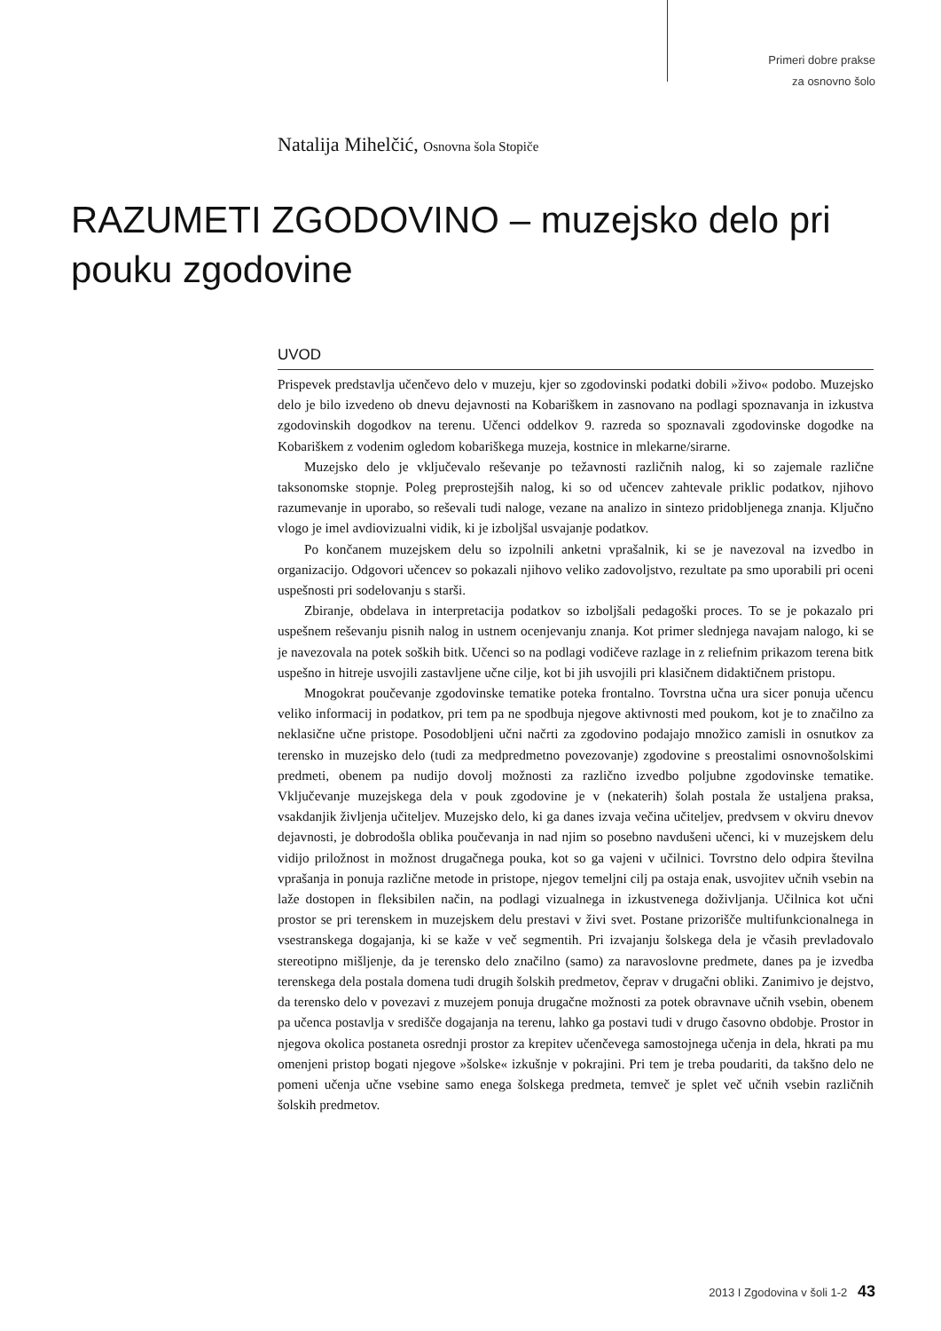Primeri dobre prakse
za osnovno šolo
Natalija Mihelčić, Osnovna šola Stopiče
RAZUMETI ZGODOVINO – muzejsko delo pri pouku zgodovine
UVOD
Prispevek predstavlja učenčevo delo v muzeju, kjer so zgodovinski podatki dobili »živo« podobo. Muzejsko delo je bilo izvedeno ob dnevu dejavnosti na Kobariškem in zasnovano na podlagi spoznavanja in izkustva zgodovinskih dogodkov na terenu. Učenci oddelkov 9. razreda so spoznavali zgodovinske dogodke na Kobariškem z vodenim ogledom kobariškega muzeja, kostnice in mlekarne/sirarne.
Muzejsko delo je vključevalo reševanje po težavnosti različnih nalog, ki so zajemale različne taksonomske stopnje. Poleg preprostejših nalog, ki so od učencev zahtevale priklic podatkov, njihovo razumevanje in uporabo, so reševali tudi naloge, vezane na analizo in sintezo pridobljenega znanja. Ključno vlogo je imel avdiovizualni vidik, ki je izboljšal usvajanje podatkov.
Po končanem muzejskem delu so izpolnili anketni vprašalnik, ki se je navezoval na izvedbo in organizacijo. Odgovori učencev so pokazali njihovo veliko zadovoljstvo, rezultate pa smo uporabili pri oceni uspešnosti pri sodelovanju s starši.
Zbiranje, obdelava in interpretacija podatkov so izboljšali pedagoški proces. To se je pokazalo pri uspešnem reševanju pisnih nalog in ustnem ocenjevanju znanja. Kot primer slednjega navajam nalogo, ki se je navezovala na potek soških bitk. Učenci so na podlagi vodičeve razlage in z reliefnim prikazom terena bitk uspešno in hitreje usvojili zastavljene učne cilje, kot bi jih usvojili pri klasičnem didaktičnem pristopu.
Mnogokrat poučevanje zgodovinske tematike poteka frontalno. Tovrstna učna ura sicer ponuja učencu veliko informacij in podatkov, pri tem pa ne spodbuja njegove aktivnosti med poukom, kot je to značilno za neklasične učne pristope. Posodobljeni učni načrti za zgodovino podajajo množico zamisli in osnutkov za terensko in muzejsko delo (tudi za medpredmetno povezovanje) zgodovine s preostalimi osnovnošolskimi predmeti, obenem pa nudijo dovolj možnosti za različno izvedbo poljubne zgodovinske tematike. Vključevanje muzejskega dela v pouk zgodovine je v (nekaterih) šolah postala že ustaljena praksa, vsakdanjik življenja učiteljev. Muzejsko delo, ki ga danes izvaja večina učiteljev, predvsem v okviru dnevov dejavnosti, je dobrodošla oblika poučevanja in nad njim so posebno navdušeni učenci, ki v muzejskem delu vidijo priložnost in možnost drugačnega pouka, kot so ga vajeni v učilnici. Tovrstno delo odpira številna vprašanja in ponuja različne metode in pristope, njegov temeljni cilj pa ostaja enak, usvojitev učnih vsebin na laže dostopen in fleksibilen način, na podlagi vizualnega in izkustvenega doživljanja. Učilnica kot učni prostor se pri terenskem in muzejskem delu prestavi v živi svet. Postane prizorišče multifunkcionalnega in vsestranskega dogajanja, ki se kaže v več segmentih. Pri izvajanju šolskega dela je včasih prevladovalo stereotipno mišljenje, da je terensko delo značilno (samo) za naravoslovne predmete, danes pa je izvedba terenskega dela postala domena tudi drugih šolskih predmetov, čeprav v drugačni obliki. Zanimivo je dejstvo, da terensko delo v povezavi z muzejem ponuja drugačne možnosti za potek obravnave učnih vsebin, obenem pa učenca postavlja v središče dogajanja na terenu, lahko ga postavi tudi v drugo časovno obdobje. Prostor in njegova okolica postaneta osrednji prostor za krepitev učenčevega samostojnega učenja in dela, hkrati pa mu omenjeni pristop bogati njegove »šolske« izkušnje v pokrajini. Pri tem je treba poudariti, da takšno delo ne pomeni učenja učne vsebine samo enega šolskega predmeta, temveč je splet več učnih vsebin različnih šolskih predmetov.
2013 I Zgodovina v šoli 1-2 43